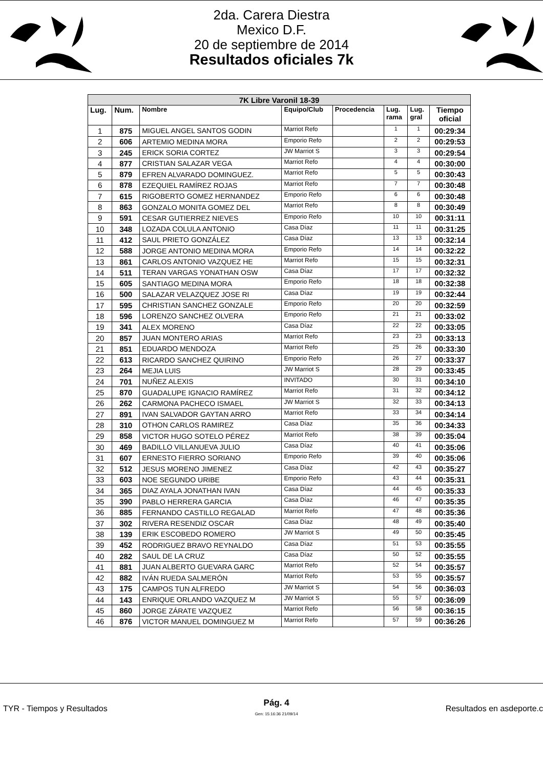2da. Carera Diestra
Mexico D.F.
20 de septiembre de 2014
Resultados oficiales 7k
| 7K Libre Varonil 18-39 | | | | | | | |
| Lug. | Num. | Nombre | Equipo/Club | Procedencia | Lug. rama | Lug. gral | Tiempo oficial |
| 1 | 875 | MIGUEL ANGEL SANTOS GODIN | Marriot Refo | | 1 | 1 | 00:29:34 |
| 2 | 606 | ARTEMIO MEDINA MORA | Emporio Refo | | 2 | 2 | 00:29:53 |
| 3 | 245 | ERICK SORIA CORTEZ | JW Marriot S | | 3 | 3 | 00:29:54 |
| 4 | 877 | CRISTIAN SALAZAR VEGA | Marriot Refo | | 4 | 4 | 00:30:00 |
| 5 | 879 | EFREN ALVARADO DOMINGUEZ. | Marriot Refo | | 5 | 5 | 00:30:43 |
| 6 | 878 | EZEQUIEL RAMÍREZ ROJAS | Marriot Refo | | 7 | 7 | 00:30:48 |
| 7 | 615 | RIGOBERTO GOMEZ HERNANDEZ | Emporio Refo | | 6 | 6 | 00:30:48 |
| 8 | 863 | GONZALO MONITA GOMEZ DEL | Marriot Refo | | 8 | 8 | 00:30:49 |
| 9 | 591 | CESAR GUTIERREZ NIEVES | Emporio Refo | | 10 | 10 | 00:31:11 |
| 10 | 348 | LOZADA COLULA ANTONIO | Casa Díaz | | 11 | 11 | 00:31:25 |
| 11 | 412 | SAUL PRIETO GONZÁLEZ | Casa Díaz | | 13 | 13 | 00:32:14 |
| 12 | 588 | JORGE ANTONIO MEDINA MORA | Emporio Refo | | 14 | 14 | 00:32:22 |
| 13 | 861 | CARLOS ANTONIO VAZQUEZ HE | Marriot Refo | | 15 | 15 | 00:32:31 |
| 14 | 511 | TERAN VARGAS YONATHAN OSW | Casa Díaz | | 17 | 17 | 00:32:32 |
| 15 | 605 | SANTIAGO MEDINA MORA | Emporio Refo | | 18 | 18 | 00:32:38 |
| 16 | 500 | SALAZAR VELAZQUEZ JOSE RI | Casa Díaz | | 19 | 19 | 00:32:44 |
| 17 | 595 | CHRISTIAN SANCHEZ GONZALE | Emporio Refo | | 20 | 20 | 00:32:59 |
| 18 | 596 | LORENZO SANCHEZ OLVERA | Emporio Refo | | 21 | 21 | 00:33:02 |
| 19 | 341 | ALEX MORENO | Casa Díaz | | 22 | 22 | 00:33:05 |
| 20 | 857 | JUAN MONTERO ARIAS | Marriot Refo | | 23 | 23 | 00:33:13 |
| 21 | 851 | EDUARDO MENDOZA | Marriot Refo | | 25 | 26 | 00:33:30 |
| 22 | 613 | RICARDO SANCHEZ QUIRINO | Emporio Refo | | 26 | 27 | 00:33:37 |
| 23 | 264 | MEJIA LUIS | JW Marriot S | | 28 | 29 | 00:33:45 |
| 24 | 701 | NUÑEZ ALEXIS | INVITADO | | 30 | 31 | 00:34:10 |
| 25 | 870 | GUADALUPE IGNACIO RAMÍREZ | Marriot Refo | | 31 | 32 | 00:34:12 |
| 26 | 262 | CARMONA PACHECO ISMAEL | JW Marriot S | | 32 | 33 | 00:34:13 |
| 27 | 891 | IVAN SALVADOR GAYTAN ARRO | Marriot Refo | | 33 | 34 | 00:34:14 |
| 28 | 310 | OTHON CARLOS RAMIREZ | Casa Díaz | | 35 | 36 | 00:34:33 |
| 29 | 858 | VICTOR HUGO SOTELO PÉREZ | Marriot Refo | | 38 | 39 | 00:35:04 |
| 30 | 469 | BADILLO VILLANUEVA JULIO | Casa Díaz | | 40 | 41 | 00:35:06 |
| 31 | 607 | ERNESTO FIERRO SORIANO | Emporio Refo | | 39 | 40 | 00:35:06 |
| 32 | 512 | JESUS MORENO JIMENEZ | Casa Díaz | | 42 | 43 | 00:35:27 |
| 33 | 603 | NOE SEGUNDO URIBE | Emporio Refo | | 43 | 44 | 00:35:31 |
| 34 | 365 | DIAZ AYALA JONATHAN IVAN | Casa Díaz | | 44 | 45 | 00:35:33 |
| 35 | 390 | PABLO HERRERA GARCIA | Casa Díaz | | 46 | 47 | 00:35:35 |
| 36 | 885 | FERNANDO CASTILLO REGALAD | Marriot Refo | | 47 | 48 | 00:35:36 |
| 37 | 302 | RIVERA RESENDIZ OSCAR | Casa Díaz | | 48 | 49 | 00:35:40 |
| 38 | 139 | ERIK ESCOBEDO ROMERO | JW Marriot S | | 49 | 50 | 00:35:45 |
| 39 | 452 | RODRIGUEZ BRAVO REYNALDO | Casa Díaz | | 51 | 53 | 00:35:55 |
| 40 | 282 | SAUL DE LA CRUZ | Casa Díaz | | 50 | 52 | 00:35:55 |
| 41 | 881 | JUAN ALBERTO GUEVARA GARC | Marriot Refo | | 52 | 54 | 00:35:57 |
| 42 | 882 | IVÁN RUEDA SALMERÓN | Marriot Refo | | 53 | 55 | 00:35:57 |
| 43 | 175 | CAMPOS TUN ALFREDO | JW Marriot S | | 54 | 56 | 00:36:03 |
| 44 | 143 | ENRIQUE ORLANDO VAZQUEZ M | JW Marriot S | | 55 | 57 | 00:36:09 |
| 45 | 860 | JORGE ZÁRATE VAZQUEZ | Marriot Refo | | 56 | 58 | 00:36:15 |
| 46 | 876 | VICTOR MANUEL DOMINGUEZ M | Marriot Refo | | 57 | 59 | 00:36:26 |
TYR - Tiempos y Resultados
Pág. 4
Gen: 15:16:36 21/09/14
Resultados en asdeporte.c